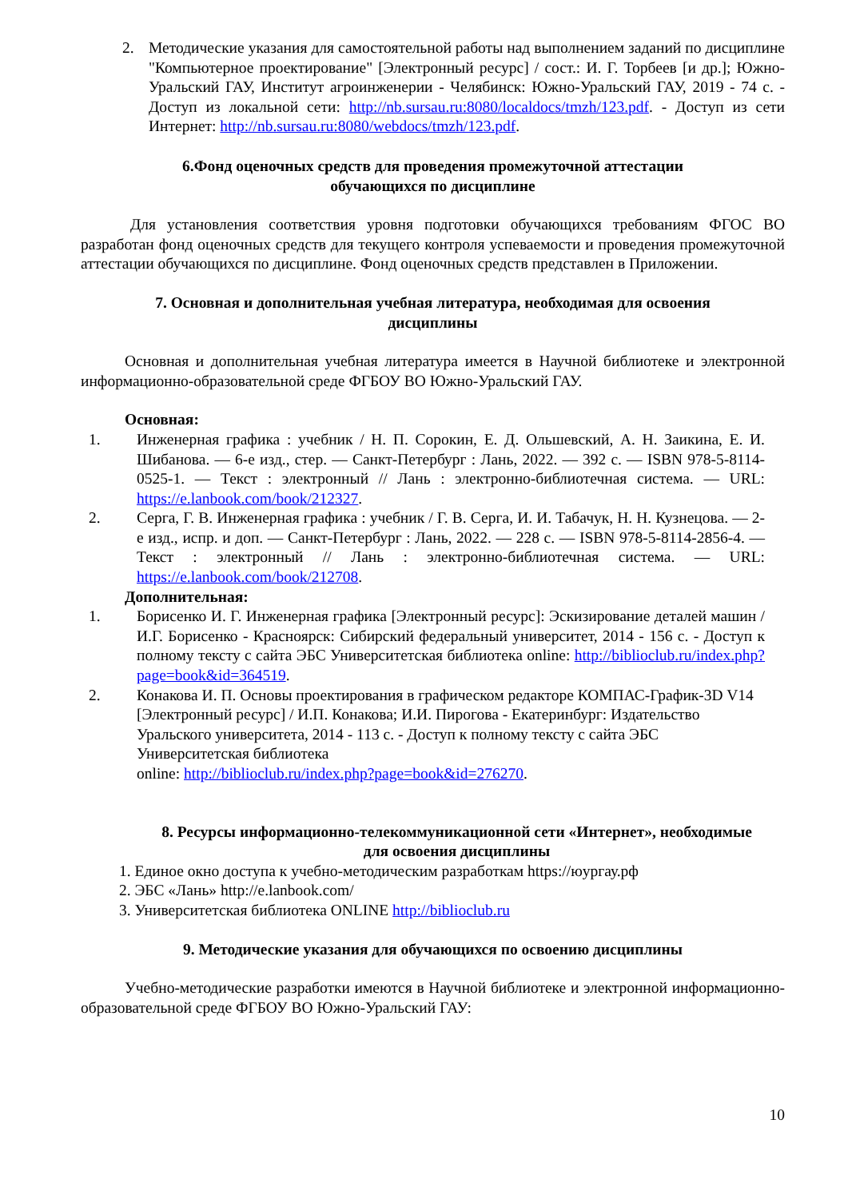2. Методические указания для самостоятельной работы над выполнением заданий по дисциплине "Компьютерное проектирование" [Электронный ресурс] / сост.: И. Г. Торбеев [и др.]; Южно-Уральский ГАУ, Институт агроинженерии - Челябинск: Южно-Уральский ГАУ, 2019 - 74 с. - Доступ из локальной сети: http://nb.sursau.ru:8080/localdocs/tmzh/123.pdf. - Доступ из сети Интернет: http://nb.sursau.ru:8080/webdocs/tmzh/123.pdf.
6.Фонд оценочных средств для проведения промежуточной аттестации
обучающихся по дисциплине
Для установления соответствия уровня подготовки обучающихся требованиям ФГОС ВО разработан фонд оценочных средств для текущего контроля успеваемости и проведения промежуточной аттестации обучающихся по дисциплине. Фонд оценочных средств представлен в Приложении.
7. Основная и дополнительная учебная литература, необходимая для освоения
дисциплины
Основная и дополнительная учебная литература имеется в Научной библиотеке и электронной информационно-образовательной среде ФГБОУ ВО Южно-Уральский ГАУ.
Основная:
1. Инженерная графика : учебник / Н. П. Сорокин, Е. Д. Ольшевский, А. Н. Заикина, Е. И. Шибанова. — 6-е изд., стер. — Санкт-Петербург : Лань, 2022. — 392 с. — ISBN 978-5-8114-0525-1. — Текст : электронный // Лань : электронно-библиотечная система. — URL: https://e.lanbook.com/book/212327.
2. Серга, Г. В. Инженерная графика : учебник / Г. В. Серга, И. И. Табачук, Н. Н. Кузнецова. — 2-е изд., испр. и доп. — Санкт-Петербург : Лань, 2022. — 228 с. — ISBN 978-5-8114-2856-4. — Текст : электронный // Лань : электронно-библиотечная система. — URL: https://e.lanbook.com/book/212708.
Дополнительная:
1. Борисенко И. Г. Инженерная графика [Электронный ресурс]: Эскизирование деталей машин / И.Г. Борисенко - Красноярск: Сибирский федеральный университет, 2014 - 156 с. - Доступ к полному тексту с сайта ЭБС Университетская библиотека online: http://biblioclub.ru/index.php?page=book&id=364519.
2. Конакова И. П. Основы проектирования в графическом редакторе КОМПАС-График-3D V14 [Электронный ресурс] / И.П. Конакова; И.И. Пирогова - Екатеринбург: Издательство Уральского университета, 2014 - 113 с. - Доступ к полному тексту с сайта ЭБС Университетская библиотека
online: http://biblioclub.ru/index.php?page=book&id=276270.
8. Ресурсы информационно-телекоммуникационной сети «Интернет», необходимые
для освоения дисциплины
1. Единое окно доступа к учебно-методическим разработкам https://юургау.рф
2. ЭБС «Лань» http://e.lanbook.com/
3. Университетская библиотека ONLINE http://biblioclub.ru
9. Методические указания для обучающихся по освоению дисциплины
Учебно-методические разработки имеются в Научной библиотеке и электронной информационно-образовательной среде ФГБОУ ВО Южно-Уральский ГАУ:
10